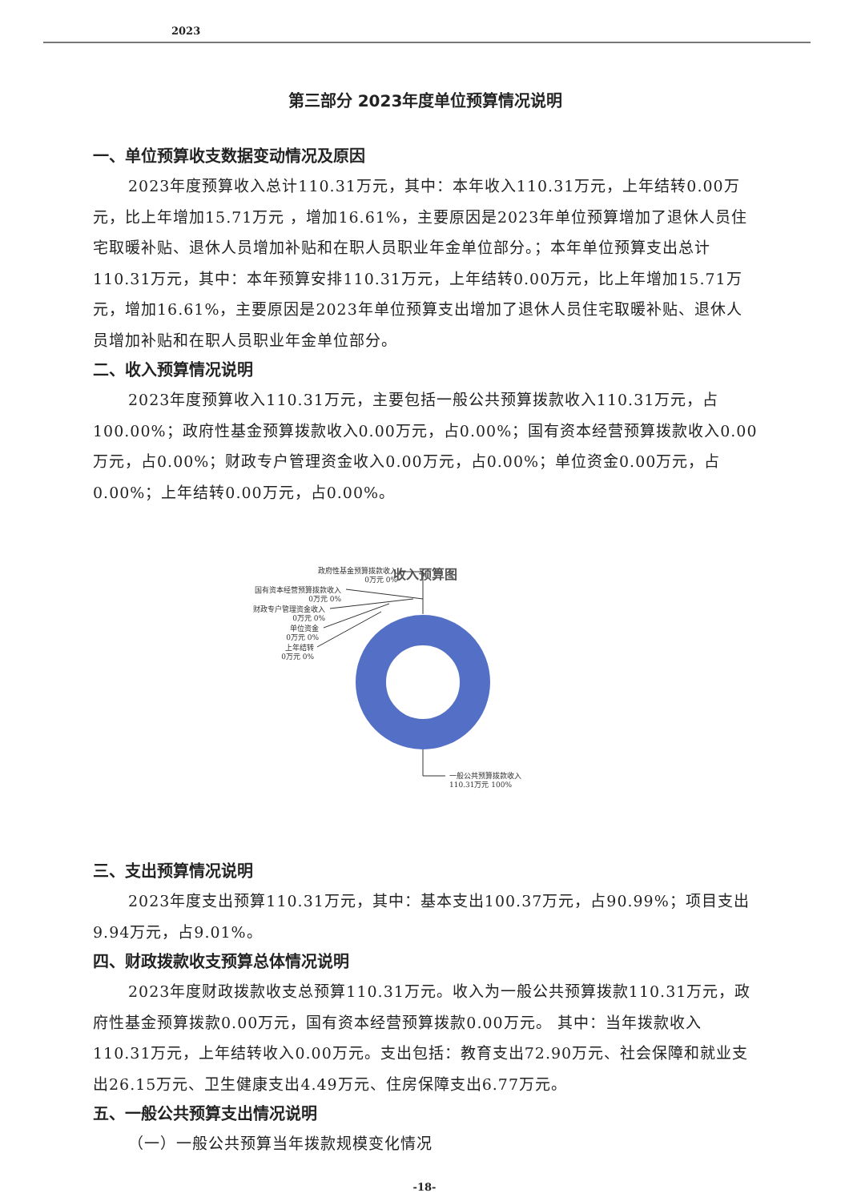2023
第三部分 2023年度单位预算情况说明
一、单位预算收支数据变动情况及原因
2023年度预算收入总计110.31万元，其中：本年收入110.31万元，上年结转0.00万元，比上年增加15.71万元 ，增加16.61%，主要原因是2023年单位预算增加了退休人员住宅取暖补贴、退休人员增加补贴和在职人员职业年金单位部分。；本年单位预算支出总计110.31万元，其中：本年预算安排110.31万元，上年结转0.00万元，比上年增加15.71万元，增加16.61%，主要原因是2023年单位预算支出增加了退休人员住宅取暖补贴、退休人员增加补贴和在职人员职业年金单位部分。
二、收入预算情况说明
2023年度预算收入110.31万元，主要包括一般公共预算拨款收入110.31万元，占100.00%；政府性基金预算拨款收入0.00万元，占0.00%；国有资本经营预算拨款收入0.00万元，占0.00%；财政专户管理资金收入0.00万元，占0.00%；单位资金0.00万元，占0.00%；上年结转0.00万元，占0.00%。
收入预算图
政府性基金预算拨款收入
0万元 0%
国有资本经营预算拨款收入
0万元 0%
财政专户管理资金收入
0万元 0%
单位资金
0万元 0%
上年结转
0万元 0%
一般公共预算拨款收入
110.31万元 100%
三、支出预算情况说明
2023年度支出预算110.31万元，其中：基本支出100.37万元，占90.99%；项目支出9.94万元，占9.01%。
四、财政拨款收支预算总体情况说明
2023年度财政拨款收支总预算110.31万元。收入为一般公共预算拨款110.31万元，政府性基金预算拨款0.00万元，国有资本经营预算拨款0.00万元。 其中：当年拨款收入110.31万元，上年结转收入0.00万元。支出包括：教育支出72.90万元、社会保障和就业支出26.15万元、卫生健康支出4.49万元、住房保障支出6.77万元。
五、一般公共预算支出情况说明
（一）一般公共预算当年拨款规模变化情况
-18-